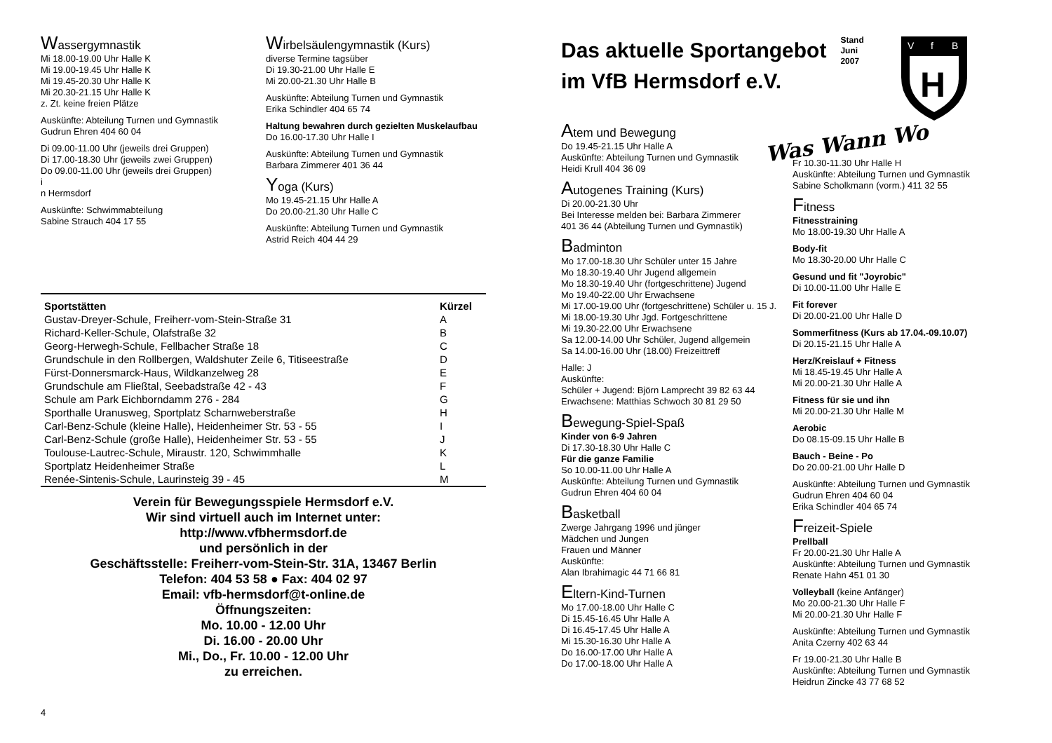Wassergymnastik
Mi 18.00-19.00 Uhr Halle K
Mi 19.00-19.45 Uhr Halle K
Mi 19.45-20.30 Uhr Halle K
Mi 20.30-21.15 Uhr Halle K
z. Zt. keine freien Plätze
Auskünfte: Abteilung Turnen und Gymnastik
Gudrun Ehren 404 60 04
Di 09.00-11.00 Uhr (jeweils drei Gruppen)
Di 17.00-18.30 Uhr (jeweils zwei Gruppen)
Do 09.00-11.00 Uhr (jeweils drei Gruppen)
i
n Hermsdorf
Auskünfte: Schwimmabteilung
Sabine Strauch 404 17 55
Wirbelsäulengymnastik (Kurs)
diverse Termine tagsüber
Di 19.30-21.00 Uhr Halle E
Mi 20.00-21.30 Uhr Halle B
Auskünfte: Abteilung Turnen und Gymnastik
Erika Schindler 404 65 74
Haltung bewahren durch gezielten Muskelaufbau
Do 16.00-17.30 Uhr Halle I
Auskünfte: Abteilung Turnen und Gymnastik
Barbara Zimmerer 401 36 44
Yoga (Kurs)
Mo 19.45-21.15 Uhr Halle A
Do 20.00-21.30 Uhr Halle C
Auskünfte: Abteilung Turnen und Gymnastik
Astrid Reich 404 44 29
| Sportstätten | Kürzel |
| --- | --- |
| Gustav-Dreyer-Schule, Freiherr-vom-Stein-Straße 31 | A |
| Richard-Keller-Schule, Olafstraße 32 | B |
| Georg-Herwegh-Schule, Fellbacher Straße 18 | C |
| Grundschule in den Rollbergen, Waldshuter Zeile 6, Titiseestraße | D |
| Fürst-Donnersmarck-Haus, Wildkanzelweg 28 | E |
| Grundschule am Fließtal, Seebadstraße 42 - 43 | F |
| Schule am Park Eichborndamm 276 - 284 | G |
| Sporthalle Uranusweg, Sportplatz Scharnweberstraße | H |
| Carl-Benz-Schule (kleine Halle), Heidenheimer Str. 53 - 55 | I |
| Carl-Benz-Schule (große Halle), Heidenheimer Str. 53 - 55 | J |
| Toulouse-Lautrec-Schule, Miraustr. 120, Schwimmhalle | K |
| Sportplatz Heidenheimer Straße | L |
| Renée-Sintenis-Schule, Laurinsteig 39 - 45 | M |
Verein für Bewegungsspiele Hermsdorf e.V.
Wir sind virtuell auch im Internet unter:
http://www.vfbhermsdorf.de
und persönlich in der
Geschäftsstelle: Freiherr-vom-Stein-Str. 31A, 13467 Berlin
Telefon: 404 53 58 ● Fax: 404 02 97
Email: vfb-hermsdorf@t-online.de
Öffnungszeiten:
Mo. 10.00 - 12.00 Uhr
Di. 16.00 - 20.00 Uhr
Mi., Do., Fr. 10.00 - 12.00 Uhr
zu erreichen.
4
Das aktuelle Sportangebot
im VfB Hermsdorf e.V.
Stand
Juni
2007
V
f
B
H
Atem und Bewegung
Do 19.45-21.15 Uhr Halle A
Auskünfte: Abteilung Turnen und Gymnastik
Heidi Krull 404 36 09
Autogenes Training (Kurs)
Di 20.00-21.30 Uhr
Bei Interesse melden bei: Barbara Zimmerer
401 36 44 (Abteilung Turnen und Gymnastik)
Badminton
Mo 17.00-18.30 Uhr Schüler unter 15 Jahre
Mo 18.30-19.40 Uhr Jugend allgemein
Mo 18.30-19.40 Uhr (fortgeschrittene) Jugend
Mo 19.40-22.00 Uhr Erwachsene
Mi 17.00-19.00 Uhr (fortgeschrittene) Schüler u. 15 J.
Mi 18.00-19.30 Uhr Jgd. Fortgeschrittene
Mi 19.30-22.00 Uhr Erwachsene
Sa 12.00-14.00 Uhr Schüler, Jugend allgemein
Sa 14.00-16.00 Uhr (18.00) Freizeittreff
Halle: J
Auskünfte:
Schüler + Jugend: Björn Lamprecht 39 82 63 44
Erwachsene: Matthias Schwoch 30 81 29 50
Bewegung-Spiel-Spaß
Kinder von 6-9 Jahren
Di 17.30-18.30 Uhr Halle C
Für die ganze Familie
So 10.00-11.00 Uhr Halle A
Auskünfte: Abteilung Turnen und Gymnastik
Gudrun Ehren 404 60 04
Basketball
Zwerge Jahrgang 1996 und jünger
Mädchen und Jungen
Frauen und Männer
Auskünfte:
Alan Ibrahimagic 44 71 66 81
Eltern-Kind-Turnen
Mo 17.00-18.00 Uhr Halle C
Di 15.45-16.45 Uhr Halle A
Di 16.45-17.45 Uhr Halle A
Mi 15.30-16.30 Uhr Halle A
Do 16.00-17.00 Uhr Halle A
Do 17.00-18.00 Uhr Halle A
Was Wann Wo
Fr 10.30-11.30 Uhr Halle H
Auskünfte: Abteilung Turnen und Gymnastik
Sabine Scholkmann (vorm.) 411 32 55
Fitness
Fitnesstraining
Mo 18.00-19.30 Uhr Halle A
Body-fit
Mo 18.30-20.00 Uhr Halle C
Gesund und fit "Joyrobic"
Di 10.00-11.00 Uhr Halle E
Fit forever
Di 20.00-21.00 Uhr Halle D
Sommerfitness (Kurs ab 17.04.-09.10.07)
Di 20.15-21.15 Uhr Halle A
Herz/Kreislauf + Fitness
Mi 18.45-19.45 Uhr Halle A
Mi 20.00-21.30 Uhr Halle A
Fitness für sie und ihn
Mi 20.00-21.30 Uhr Halle M
Aerobic
Do 08.15-09.15 Uhr Halle B
Bauch - Beine - Po
Do 20.00-21.00 Uhr Halle D
Auskünfte: Abteilung Turnen und Gymnastik
Gudrun Ehren 404 60 04
Erika Schindler 404 65 74
Freizeit-Spiele
Prellball
Fr 20.00-21.30 Uhr Halle A
Auskünfte: Abteilung Turnen und Gymnastik
Renate Hahn 451 01 30
Volleyball (keine Anfänger)
Mo 20.00-21.30 Uhr Halle F
Mi 20.00-21.30 Uhr Halle F
Auskünfte: Abteilung Turnen und Gymnastik
Anita Czerny 402 63 44
Fr 19.00-21.30 Uhr Halle B
Auskünfte: Abteilung Turnen und Gymnastik
Heidrun Zincke 43 77 68 52